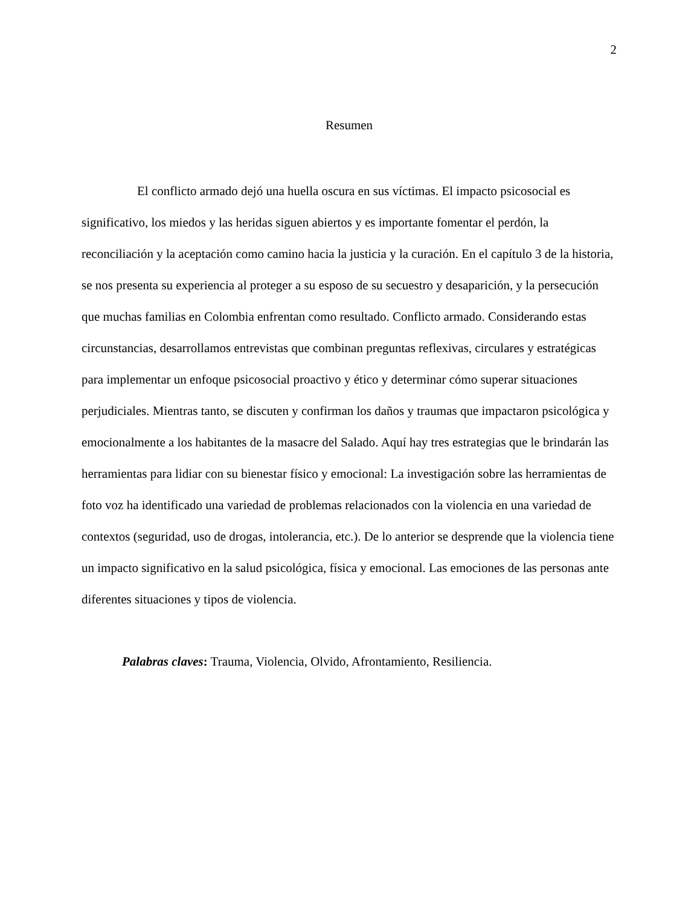2
Resumen
El conflicto armado dejó una huella oscura en sus víctimas. El impacto psicosocial es significativo, los miedos y las heridas siguen abiertos y es importante fomentar el perdón, la reconciliación y la aceptación como camino hacia la justicia y la curación. En el capítulo 3 de la historia, se nos presenta su experiencia al proteger a su esposo de su secuestro y desaparición, y la persecución que muchas familias en Colombia enfrentan como resultado. Conflicto armado. Considerando estas circunstancias, desarrollamos entrevistas que combinan preguntas reflexivas, circulares y estratégicas para implementar un enfoque psicosocial proactivo y ético y determinar cómo superar situaciones perjudiciales. Mientras tanto, se discuten y confirman los daños y traumas que impactaron psicológica y emocionalmente a los habitantes de la masacre del Salado. Aquí hay tres estrategias que le brindarán las herramientas para lidiar con su bienestar físico y emocional: La investigación sobre las herramientas de foto voz ha identificado una variedad de problemas relacionados con la violencia en una variedad de contextos (seguridad, uso de drogas, intolerancia, etc.). De lo anterior se desprende que la violencia tiene un impacto significativo en la salud psicológica, física y emocional. Las emociones de las personas ante diferentes situaciones y tipos de violencia.
Palabras claves: Trauma, Violencia, Olvido, Afrontamiento, Resiliencia.